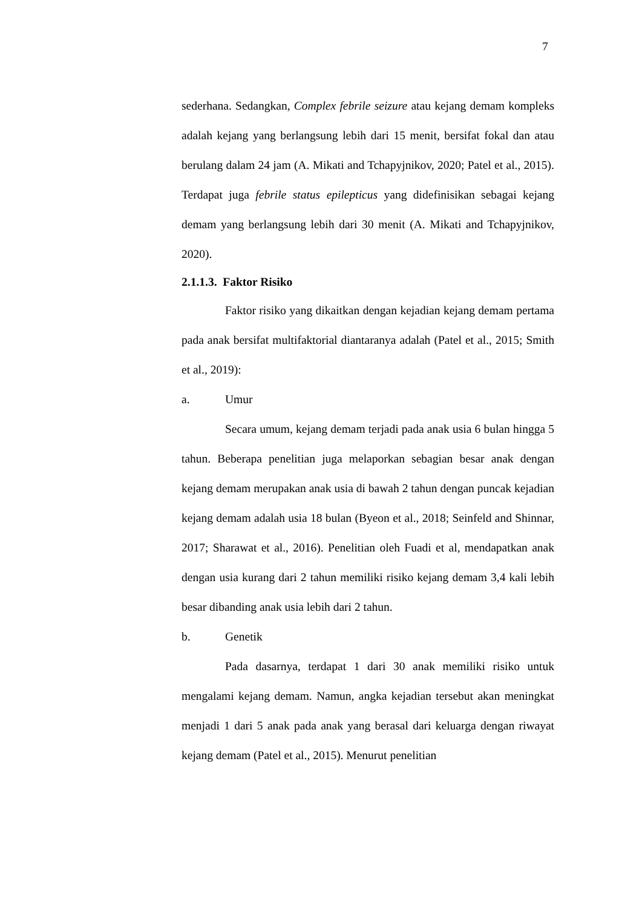7
sederhana. Sedangkan, Complex febrile seizure atau kejang demam kompleks adalah kejang yang berlangsung lebih dari 15 menit, bersifat fokal dan atau berulang dalam 24 jam (A. Mikati and Tchapyjnikov, 2020; Patel et al., 2015). Terdapat juga febrile status epilepticus yang didefinisikan sebagai kejang demam yang berlangsung lebih dari 30 menit (A. Mikati and Tchapyjnikov, 2020).
2.1.1.3. Faktor Risiko
Faktor risiko yang dikaitkan dengan kejadian kejang demam pertama pada anak bersifat multifaktorial diantaranya adalah (Patel et al., 2015; Smith et al., 2019):
a. Umur
Secara umum, kejang demam terjadi pada anak usia 6 bulan hingga 5 tahun. Beberapa penelitian juga melaporkan sebagian besar anak dengan kejang demam merupakan anak usia di bawah 2 tahun dengan puncak kejadian kejang demam adalah usia 18 bulan (Byeon et al., 2018; Seinfeld and Shinnar, 2017; Sharawat et al., 2016). Penelitian oleh Fuadi et al, mendapatkan anak dengan usia kurang dari 2 tahun memiliki risiko kejang demam 3,4 kali lebih besar dibanding anak usia lebih dari 2 tahun.
b. Genetik
Pada dasarnya, terdapat 1 dari 30 anak memiliki risiko untuk mengalami kejang demam. Namun, angka kejadian tersebut akan meningkat menjadi 1 dari 5 anak pada anak yang berasal dari keluarga dengan riwayat kejang demam (Patel et al., 2015). Menurut penelitian